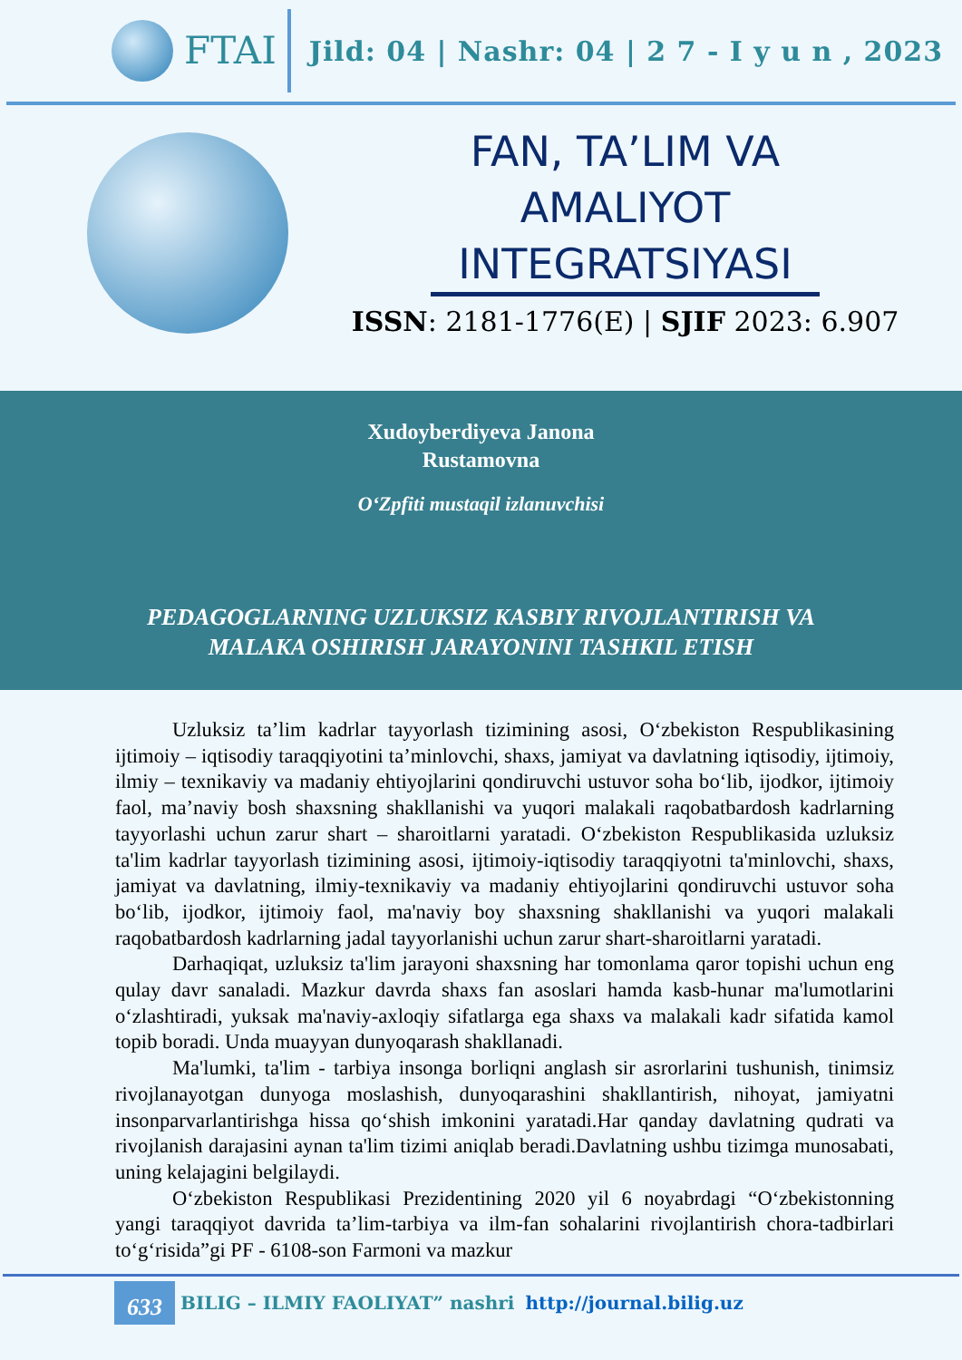FTAI
Jild: 04 | Nashr: 04 | 2 7 - I y u n , 2023
FAN, TA’LIM VA
AMALIYOT
INTEGRATSIYASI
ISSN: 2181-1776(E) | SJIF 2023: 6.907
Xudoyberdiyeva Janona
Rustamovna
O‘Zpfiti mustaqil izlanuvchisi
PEDAGOGLARNING UZLUKSIZ KASBIY RIVOJLANTIRISH VA
MALAKA OSHIRISH JARAYONINI TASHKIL ETISH
Uzluksiz ta’lim kadrlar tayyorlash tizimining asosi, O‘zbekiston Respublikasining ijtimoiy – iqtisodiy taraqqiyotini ta’minlovchi, shaxs, jamiyat va davlatning iqtisodiy, ijtimoiy, ilmiy – texnikaviy va madaniy ehtiyojlarini qondiruvchi ustuvor soha bo‘lib, ijodkor, ijtimoiy faol, ma’naviy bosh shaxsning shakllanishi va yuqori malakali raqobatbardosh kadrlarning tayyorlashi uchun zarur shart – sharoitlarni yaratadi. O‘zbekiston Respublikasida uzluksiz ta'lim kadrlar tayyorlash tizimining asosi, ijtimoiy-iqtisodiy taraqqiyotni ta'minlovchi, shaxs, jamiyat va davlatning, ilmiy-texnikaviy va madaniy ehtiyojlarini qondiruvchi ustuvor soha bo‘lib, ijodkor, ijtimoiy faol, ma'naviy boy shaxsning shakllanishi va yuqori malakali raqobatbardosh kadrlarning jadal tayyorlanishi uchun zarur shart-sharoitlarni yaratadi.
Darhaqiqat, uzluksiz ta'lim jarayoni shaxsning har tomonlama qaror topishi uchun eng qulay davr sanaladi. Mazkur davrda shaxs fan asoslari hamda kasb-hunar ma'lumotlarini o‘zlashtiradi, yuksak ma'naviy-axloqiy sifatlarga ega shaxs va malakali kadr sifatida kamol topib boradi. Unda muayyan dunyoqarash shakllanadi.
Ma'lumki, ta'lim - tarbiya insonga borliqni anglash sir asrorlarini tushunish, tinimsiz rivojlanayotgan dunyoga moslashish, dunyoqarashini shakllantirish, nihoyat, jamiyatni insonparvarlantirishga hissa qo‘shish imkonini yaratadi.Har qanday davlatning qudrati va rivojlanish darajasini aynan ta'lim tizimi aniqlab beradi.Davlatning ushbu tizimga munosabati, uning kelajagini belgilaydi.
O‘zbekiston Respublikasi Prezidentining 2020 yil 6 noyabrdagi “O‘zbekistonning yangi taraqqiyot davrida ta’lim-tarbiya va ilm-fan sohalarini rivojlantirish chora-tadbirlari to‘g‘risida”gi PF - 6108-son Farmoni va mazkur
633 BILIG – ILMIY FAOLIYAT” nashri http://journal.bilig.uz